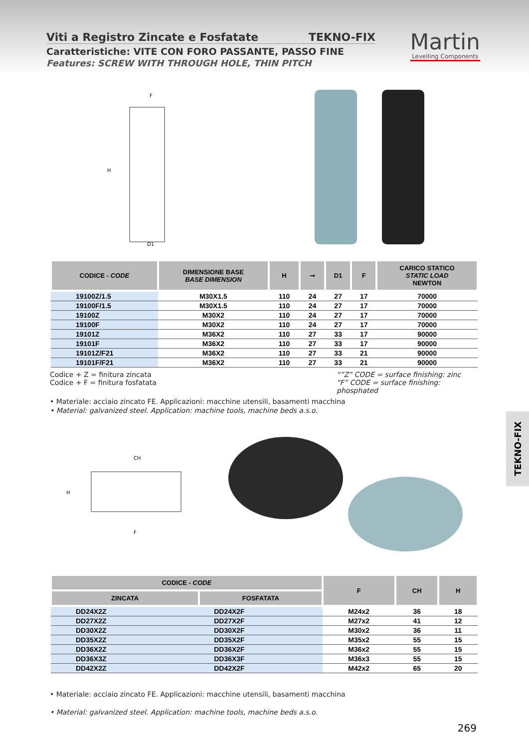Viti a Registro Zincate e Fosfatate TEKNO-FIX
Caratteristiche: VITE CON FORO PASSANTE, PASSO FINE
Features: SCREW WITH THROUGH HOLE, THIN PITCH
Martin
Levelling Components
F
H
D1
| CODICE - CODE | DIMENSIONE BASE BASE DIMENSION | H | ⊸ | D1 | F | CARICO STATICO STATIC LOAD NEWTON |
| --- | --- | --- | --- | --- | --- | --- |
| 19100Z/1.5 | M30X1.5 | 110 | 24 | 27 | 17 | 70000 |
| 19100F/1.5 | M30X1.5 | 110 | 24 | 27 | 17 | 70000 |
| 19100Z | M30X2 | 110 | 24 | 27 | 17 | 70000 |
| 19100F | M30X2 | 110 | 24 | 27 | 17 | 70000 |
| 19101Z | M36X2 | 110 | 27 | 33 | 17 | 90000 |
| 19101F | M36X2 | 110 | 27 | 33 | 17 | 90000 |
| 19101Z/F21 | M36X2 | 110 | 27 | 33 | 21 | 90000 |
| 19101F/F21 | M36X2 | 110 | 27 | 33 | 21 | 90000 |
Codice + Z = finitura zincata
Codice + F = finitura fosfatata
“”Z” CODE = surface finishing: zinc
“F” CODE = surface finishing: phosphated
• Materiale: acciaio zincato FE. Applicazioni: macchine utensili, basamenti macchina
• Material: galvanized steel. Application: machine tools, machine beds a.s.o.
CH
H
F
| CODICE - CODE | | F | CH | H |
| --- | --- | --- | --- | --- |
| ZINCATA | FOSFATATA | | | |
| DD24X2Z | DD24X2F | M24x2 | 36 | 18 |
| DD27X2Z | DD27X2F | M27x2 | 41 | 12 |
| DD30X2Z | DD30X2F | M30x2 | 36 | 11 |
| DD35X2Z | DD35X2F | M35x2 | 55 | 15 |
| DD36X2Z | DD36X2F | M36x2 | 55 | 15 |
| DD36X3Z | DD36X3F | M36x3 | 55 | 15 |
| DD42X2Z | DD42X2F | M42x2 | 65 | 20 |
• Materiale: acciaio zincato FE. Applicazioni: macchine utensili, basamenti macchina
• Material: galvanized steel. Application: machine tools, machine beds a.s.o.
TEKNO-FIX
269